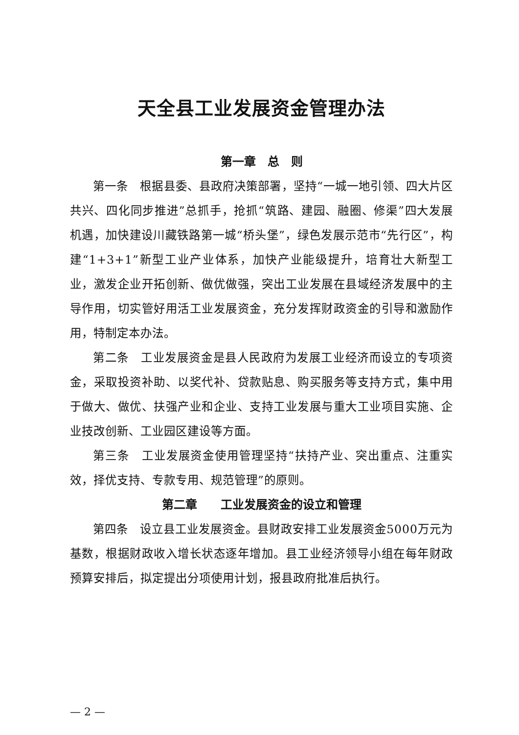天全县工业发展资金管理办法
第一章　总　则
第一条　根据县委、县政府决策部署，坚持“一城一地引领、四大片区共兴、四化同步推进”总抓手，抢抓“筑路、建园、融圈、修渠”四大发展机遇，加快建设川藏铁路第一城“桥头堡”，绿色发展示范市“先行区”，构建“1+3+1”新型工业产业体系，加快产业能级提升，培育壮大新型工业，激发企业开拓创新、做优做强，突出工业发展在县域经济发展中的主导作用，切实管好用活工业发展资金，充分发挥财政资金的引导和激励作用，特制定本办法。
第二条　工业发展资金是县人民政府为发展工业经济而设立的专项资金，采取投资补助、以奖代补、贷款贴息、购买服务等支持方式，集中用于做大、做优、扶强产业和企业、支持工业发展与重大工业项目实施、企业技改创新、工业园区建设等方面。
第三条　工业发展资金使用管理坚持“扶持产业、突出重点、注重实效，择优支持、专款专用、规范管理”的原则。
第二章　　工业发展资金的设立和管理
第四条　设立县工业发展资金。县财政安排工业发展资金5000万元为基数，根据财政收入增长状态逐年增加。县工业经济领导小组在每年财政预算安排后，拟定提出分项使用计划，报县政府批准后执行。
— 2 —